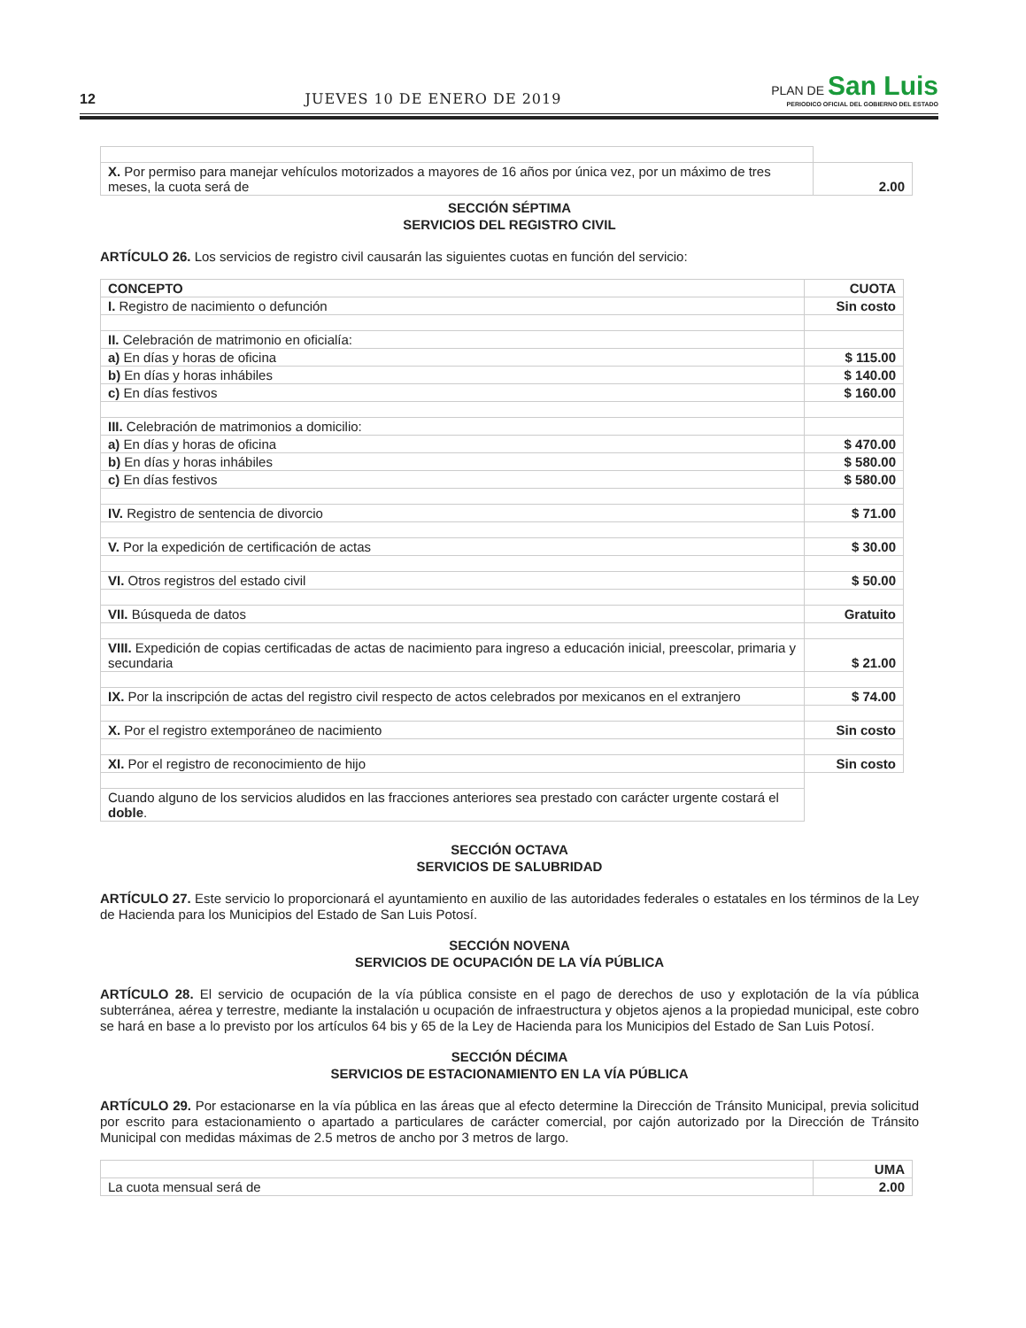12 JUEVES 10 DE ENERO DE 2019
PLAN DE San Luis
PERIODICO OFICIAL DEL GOBIERNO DEL ESTADO
| X. Por permiso para manejar vehículos motorizados a mayores de 16 años por única vez, por un máximo de tres meses, la cuota será de | 2.00 |
SECCIÓN SÉPTIMA
SERVICIOS DEL REGISTRO CIVIL
ARTÍCULO 26. Los servicios de registro civil causarán las siguientes cuotas en función del servicio:
| CONCEPTO | CUOTA |
| I. Registro de nacimiento o defunción | Sin costo |
| II. Celebración de matrimonio en oficialía: | |
| a) En días y horas de oficina | $ 115.00 |
| b) En días y horas inhábiles | $ 140.00 |
| c) En días festivos | $ 160.00 |
| III. Celebración de matrimonios a domicilio: | |
| a) En días y horas de oficina | $ 470.00 |
| b) En días y horas inhábiles | $ 580.00 |
| c) En días festivos | $ 580.00 |
| IV. Registro de sentencia de divorcio | $ 71.00 |
| V. Por la expedición de certificación de actas | $ 30.00 |
| VI. Otros registros del estado civil | $ 50.00 |
| VII. Búsqueda de datos | Gratuito |
| VIII. Expedición de copias certificadas de actas de nacimiento para ingreso a educación inicial, preescolar, primaria y secundaria | $ 21.00 |
| IX. Por la inscripción de actas del registro civil respecto de actos celebrados por mexicanos en el extranjero | $ 74.00 |
| X. Por el registro extemporáneo de nacimiento | Sin costo |
| XI. Por el registro de reconocimiento de hijo | Sin costo |
| Cuando alguno de los servicios aludidos en las fracciones anteriores sea prestado con carácter urgente costará el doble . | |
SECCIÓN OCTAVA
SERVICIOS DE SALUBRIDAD
ARTÍCULO 27. Este servicio lo proporcionará el ayuntamiento en auxilio de las autoridades federales o estatales en los términos de la Ley de Hacienda para los Municipios del Estado de San Luis Potosí.
SECCIÓN NOVENA
SERVICIOS DE OCUPACIÓN DE LA VÍA PÚBLICA
ARTÍCULO 28. El servicio de ocupación de la vía pública consiste en el pago de derechos de uso y explotación de la vía pública subterránea, aérea y terrestre, mediante la instalación u ocupación de infraestructura y objetos ajenos a la propiedad municipal, este cobro se hará en base a lo previsto por los artículos 64 bis y 65 de la Ley de Hacienda para los Municipios del Estado de San Luis Potosí.
SECCIÓN DÉCIMA
SERVICIOS DE ESTACIONAMIENTO EN LA VÍA PÚBLICA
ARTÍCULO 29. Por estacionarse en la vía pública en las áreas que al efecto determine la Dirección de Tránsito Municipal, previa solicitud por escrito para estacionamiento o apartado a particulares de carácter comercial, por cajón autorizado por la Dirección de Tránsito Municipal con medidas máximas de 2.5 metros de ancho por 3 metros de largo.
| | UMA |
| La cuota mensual será de | 2.00 |